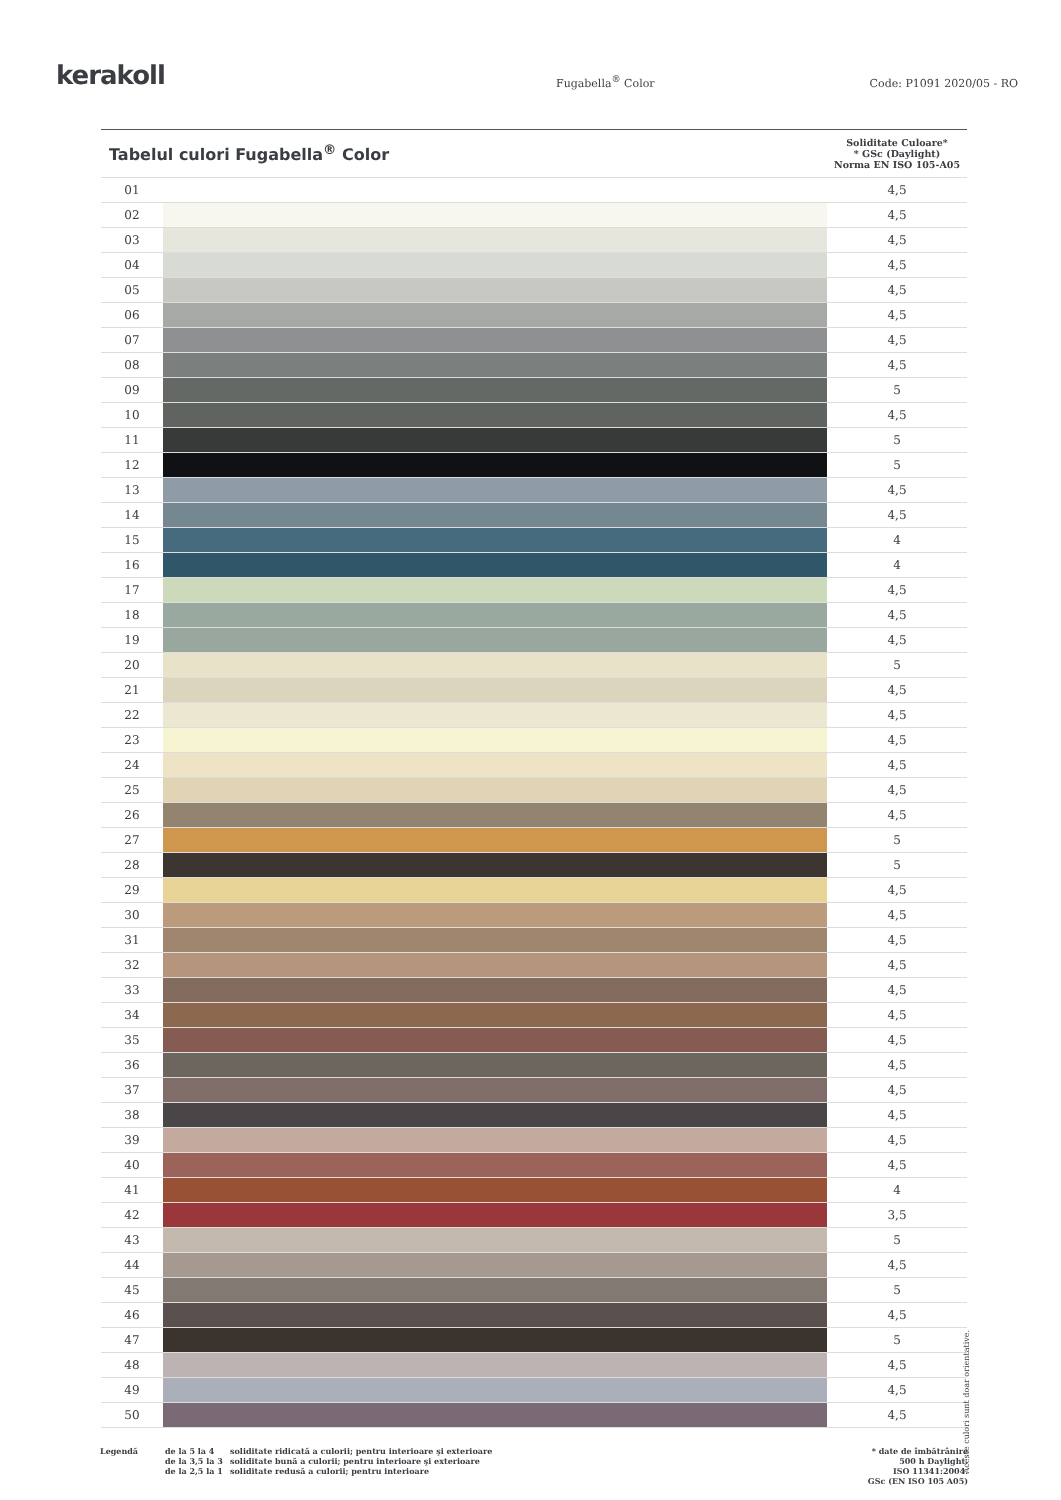kerakoll
Fugabella<sup>®</sup> Color
Code: P1091 2020/05 - RO
| Tabelul culori Fugabella<sup>®</sup> Color | | Soliditate Culoare* * GSc (Daylight) Norma EN ISO 105-A05 |
| --- | --- | --- |
| 01 | | 4,5 |
| 02 | | 4,5 |
| 03 | | 4,5 |
| 04 | | 4,5 |
| 05 | | 4,5 |
| 06 | | 4,5 |
| 07 | | 4,5 |
| 08 | | 4,5 |
| 09 | | 5 |
| 10 | | 4,5 |
| 11 | | 5 |
| 12 | | 5 |
| 13 | | 4,5 |
| 14 | | 4,5 |
| 15 | | 4 |
| 16 | | 4 |
| 17 | | 4,5 |
| 18 | | 4,5 |
| 19 | | 4,5 |
| 20 | | 5 |
| 21 | | 4,5 |
| 22 | | 4,5 |
| 23 | | 4,5 |
| 24 | | 4,5 |
| 25 | | 4,5 |
| 26 | | 4,5 |
| 27 | | 5 |
| 28 | | 5 |
| 29 | | 4,5 |
| 30 | | 4,5 |
| 31 | | 4,5 |
| 32 | | 4,5 |
| 33 | | 4,5 |
| 34 | | 4,5 |
| 35 | | 4,5 |
| 36 | | 4,5 |
| 37 | | 4,5 |
| 38 | | 4,5 |
| 39 | | 4,5 |
| 40 | | 4,5 |
| 41 | | 4 |
| 42 | | 3,5 |
| 43 | | 5 |
| 44 | | 4,5 |
| 45 | | 5 |
| 46 | | 4,5 |
| 47 | | 5 |
| 48 | | 4,5 |
| 49 | | 4,5 |
| 50 | | 4,5 |
Aceste culori sunt doar orientative.
Legendă de la 5 la 4
de la 3,5 la 3
de la 2,5 la 1
soliditate ridicată a culorii; pentru interioare şi exterioare
soliditate bună a culorii; pentru interioare şi exterioare
soliditate redusă a culorii; pentru interioare
* date de îmbătrânire
500 h Daylight.
ISO 11341:2004.
GSc (EN ISO 105 A05)